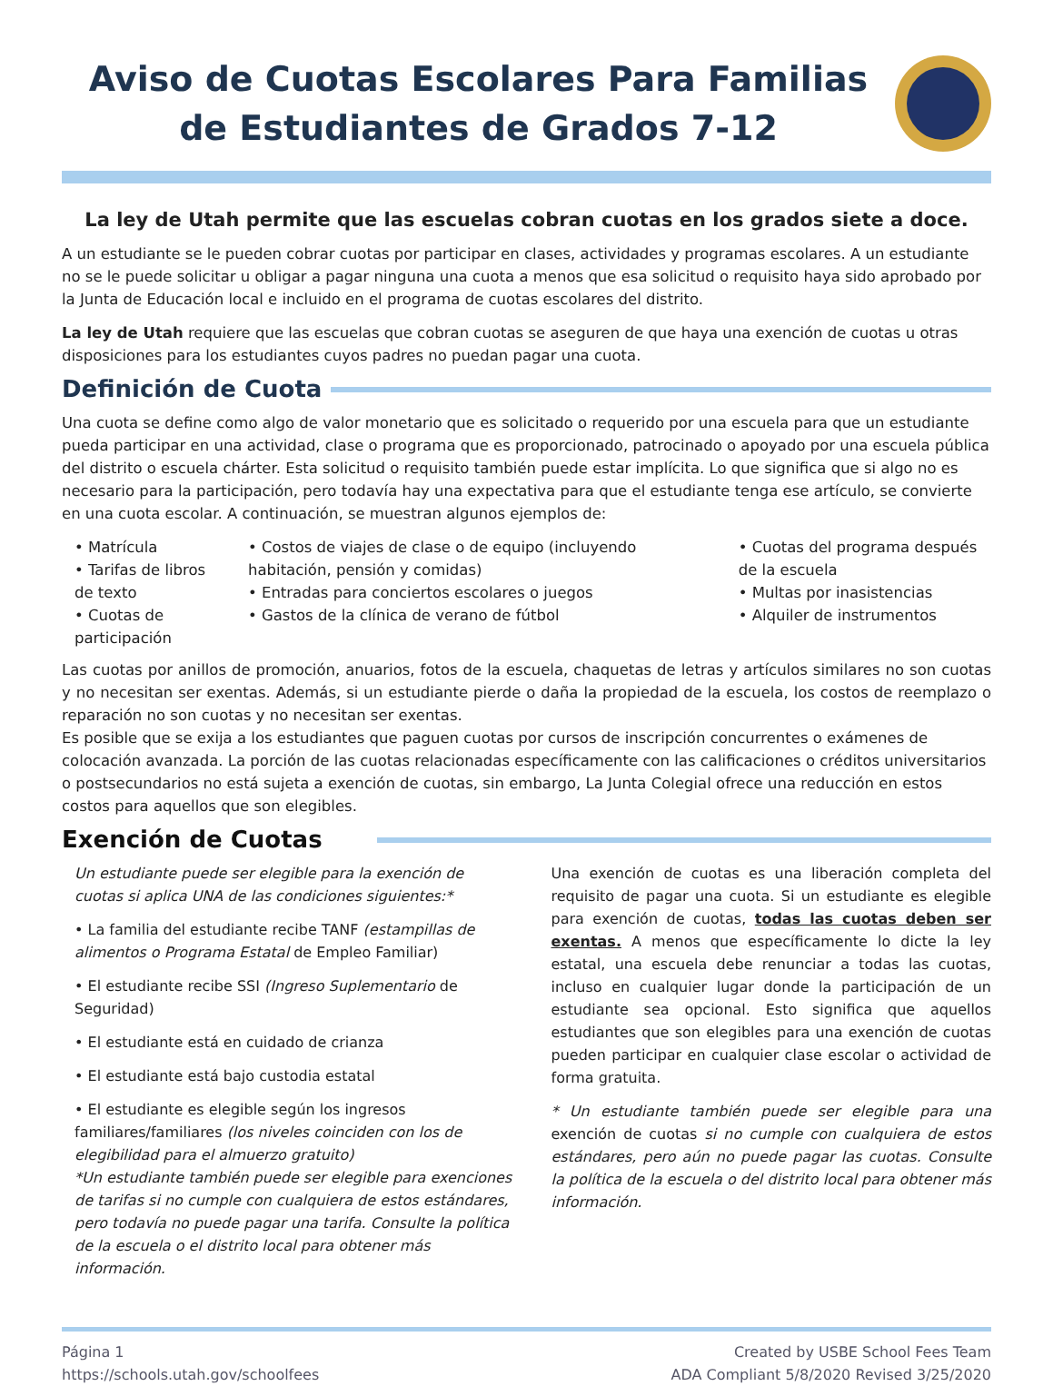Aviso de Cuotas Escolares Para Familias de Estudiantes de Grados 7-12
La ley de Utah permite que las escuelas cobran cuotas en los grados siete a doce.
A un estudiante se le pueden cobrar cuotas por participar en clases, actividades y programas escolares. A un estudiante no se le puede solicitar u obligar a pagar ninguna una cuota a menos que esa solicitud o requisito haya sido aprobado por la Junta de Educación local e incluido en el programa de cuotas escolares del distrito.
La ley de Utah requiere que las escuelas que cobran cuotas se aseguren de que haya una exención de cuotas u otras disposiciones para los estudiantes cuyos padres no puedan pagar una cuota.
Definición de Cuota
Una cuota se define como algo de valor monetario que es solicitado o requerido por una escuela para que un estudiante pueda participar en una actividad, clase o programa que es proporcionado, patrocinado o apoyado por una escuela pública del distrito o escuela chárter. Esta solicitud o requisito también puede estar implícita. Lo que significa que si algo no es necesario para la participación, pero todavía hay una expectativa para que el estudiante tenga ese artículo, se convierte en una cuota escolar. A continuación, se muestran algunos ejemplos de:
• Matrícula
• Tarifas de libros de texto
• Cuotas de participación
• Costos de viajes de clase o de equipo (incluyendo habitación, pensión y comidas)
• Entradas para conciertos escolares o juegos
• Gastos de la clínica de verano de fútbol
• Cuotas del programa después de la escuela
• Multas por inasistencias
• Alquiler de instrumentos
Las cuotas por anillos de promoción, anuarios, fotos de la escuela, chaquetas de letras y artículos similares no son cuotas y no necesitan ser exentas. Además, si un estudiante pierde o daña la propiedad de la escuela, los costos de reemplazo o reparación no son cuotas y no necesitan ser exentas.
Es posible que se exija a los estudiantes que paguen cuotas por cursos de inscripción concurrentes o exámenes de colocación avanzada. La porción de las cuotas relacionadas específicamente con las calificaciones o créditos universitarios o postsecundarios no está sujeta a exención de cuotas, sin embargo, La Junta Colegial ofrece una reducción en estos costos para aquellos que son elegibles.
Exención de Cuotas
Un estudiante puede ser elegible para la exención de cuotas si aplica UNA de las condiciones siguientes:*
• La familia del estudiante recibe TANF (estampillas de alimentos o Programa Estatal de Empleo Familiar)
• El estudiante recibe SSI (Ingreso Suplementario de Seguridad)
• El estudiante está en cuidado de crianza
• El estudiante está bajo custodia estatal
• El estudiante es elegible según los ingresos familiares/familiares (los niveles coinciden con los de elegibilidad para el almuerzo gratuito)
*Un estudiante también puede ser elegible para exenciones de tarifas si no cumple con cualquiera de estos estándares, pero todavía no puede pagar una tarifa. Consulte la política de la escuela o el distrito local para obtener más información.
Una exención de cuotas es una liberación completa del requisito de pagar una cuota. Si un estudiante es elegible para exención de cuotas, todas las cuotas deben ser exentas. A menos que específicamente lo dicte la ley estatal, una escuela debe renunciar a todas las cuotas, incluso en cualquier lugar donde la participación de un estudiante sea opcional. Esto significa que aquellos estudiantes que son elegibles para una exención de cuotas pueden participar en cualquier clase escolar o actividad de forma gratuita.
* Un estudiante también puede ser elegible para una exención de cuotas si no cumple con cualquiera de estos estándares, pero aún no puede pagar las cuotas. Consulte la política de la escuela o del distrito local para obtener más información.
Página 1
https://schools.utah.gov/schoolfees
Created by USBE School Fees Team
ADA Compliant 5/8/2020 Revised 3/25/2020